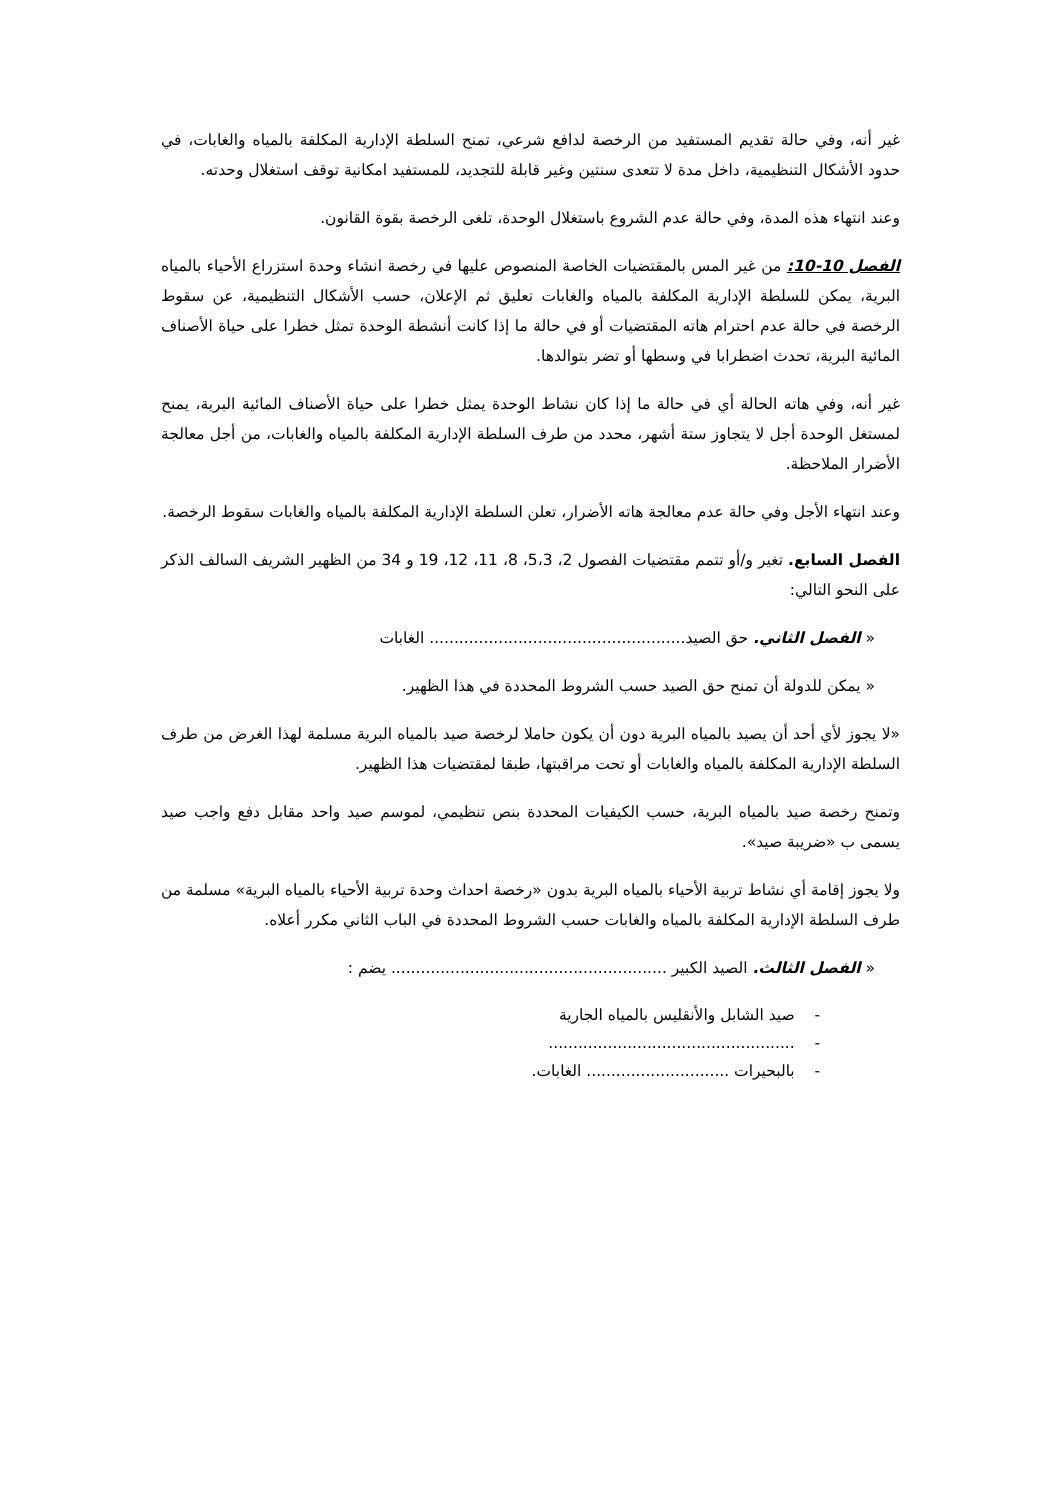غير أنه، وفي حالة تقديم المستفيد من الرخصة لدافع شرعي، تمنح السلطة الإدارية المكلفة بالمياه والغابات، في حدود الأشكال التنظيمية، داخل مدة لا تتعدى سنتين وغير قابلة للتجديد، للمستفيد امكانية توقف استغلال وحدته.
وعند انتهاء هذه المدة، وفي حالة عدم الشروع باستغلال الوحدة، تلغى الرخصة بقوة القانون.
الفصل 10-10: من غير المس بالمقتضيات الخاصة المنصوص عليها في رخصة انشاء وحدة استزراع الأحياء بالمياه البرية، يمكن للسلطة الإدارية المكلفة بالمياه والغابات تعليق ثم الإعلان، حسب الأشكال التنظيمية، عن سقوط الرخصة في حالة عدم احترام هاته المقتضيات أو في حالة ما إذا كانت أنشطة الوحدة تمثل خطرا على حياة الأصناف المائية البرية، تحدث اضطرابا في وسطها أو تضر بتوالدها.
غير أنه، وفي هاته الحالة أي في حالة ما إذا كان نشاط الوحدة يمثل خطرا على حياة الأصناف المائية البرية، يمنح لمستغل الوحدة أجل لا يتجاوز ستة أشهر، محدد من طرف السلطة الإدارية المكلفة بالمياه والغابات، من أجل معالجة الأضرار الملاحظة.
وعند انتهاء الأجل وفي حالة عدم معالجة هاته الأضرار، تعلن السلطة الإدارية المكلفة بالمياه والغابات سقوط الرخصة.
الفصل السابع. تغير و/أو تتمم مقتضيات الفصول 2، 5،3، 8، 11، 12، 19 و 34 من الظهير الشريف السالف الذكر على النحو التالي:
« الفصل الثاني. حق الصيد.................................................... الغابات
« يمكن للدولة أن تمنح حق الصيد حسب الشروط المحددة في هذا الظهير.
«لا يجوز لأي أحد أن يصيد بالمياه البرية دون أن يكون حاملا لرخصة صيد بالمياه البرية مسلمة لهذا الغرض من طرف السلطة الإدارية المكلفة بالمياه والغابات أو تحت مراقبتها، طبقا لمقتضيات هذا الظهير.
وتمنح رخصة صيد بالمياه البرية، حسب الكيفيات المحددة بنص تنظيمي، لموسم صيد واحد مقابل دفع واجب صيد يسمى ب «ضريبة صيد».
ولا يجوز إقامة أي نشاط تربية الأحياء بالمياه البرية بدون «رخصة احداث وحدة تربية الأحياء بالمياه البرية» مسلمة من طرف السلطة الإدارية المكلفة بالمياه والغابات حسب الشروط المحددة في الباب الثاني مكرر أعلاه.
« الفصل الثالث. الصيد الكبير ........................................................ يضم :
- صيد الشابل والأنقليس بالمياه الجارية
- ..................................................
- بالبحيرات ............................. الغابات.